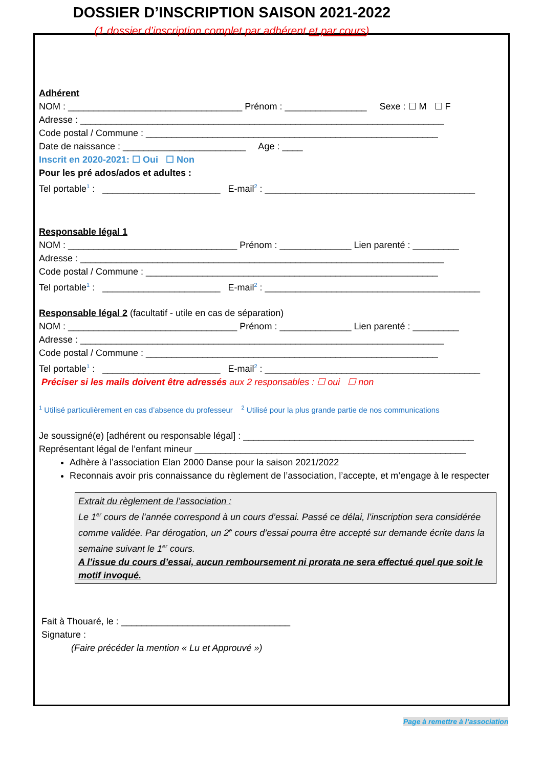DOSSIER D’INSCRIPTION SAISON 2021-2022
(1 dossier d’inscription complet par adhérent et par cours)
Adhérent
NOM : __________________________________ Prénom : ________________ Sexe : ☐ M ☐ F
Adresse : _______________________________________________________________________
Code postal / Commune : _________________________________________________________
Date de naissance : ________________________ Age : ____
Inscrit en 2020-2021: ☐ Oui ☐ Non
Pour les pré ados/ados et adultes :
Tel portable<sup>1</sup> : _______________________ E-mail<sup>2</sup> : _________________________________________
Responsable légal 1
NOM : _________________________________ Prénom : ______________ Lien parenté : _________
Adresse : _______________________________________________________________________
Code postal / Commune : _________________________________________________________
Tel portable<sup>1</sup> : _______________________ E-mail<sup>2</sup> : __________________________________________
Responsable légal 2 (facultatif - utile en cas de séparation)
NOM : _________________________________ Prénom : ______________ Lien parenté : _________
Adresse : _______________________________________________________________________
Code postal / Commune : _________________________________________________________
Tel portable<sup>1</sup> : _______________________ E-mail<sup>2</sup> : __________________________________________
Préciser si les mails doivent être adressés aux 2 responsables : ☐ oui ☐ non
<sup>1</sup> Utilisé particulièrement en cas d’absence du professeur <sup>2</sup> Utilisé pour la plus grande partie de nos communications
Je soussigné(e) [adhérent ou responsable légal] : _____________________________________________
Représentant légal de l’enfant mineur _____________________________________________________
Adhère à l’association Elan 2000 Danse pour la saison 2021/2022
Reconnais avoir pris connaissance du règlement de l’association, l’accepte, et m’engage à le respecter
Extrait du règlement de l’association :
Le 1<sup>er</sup> cours de l’année correspond à un cours d’essai. Passé ce délai, l’inscription sera considérée comme validée. Par dérogation, un 2<sup>e</sup> cours d’essai pourra être accepté sur demande écrite dans la semaine suivant le 1<sup>er</sup> cours.
A l’issue du cours d’essai, aucun remboursement ni prorata ne sera effectué quel que soit le motif invoqué.
Fait à Thouaré, le : _________________________________
Signature :
(Faire précéder la mention « Lu et Approuvé »)
Page à remettre à l’association